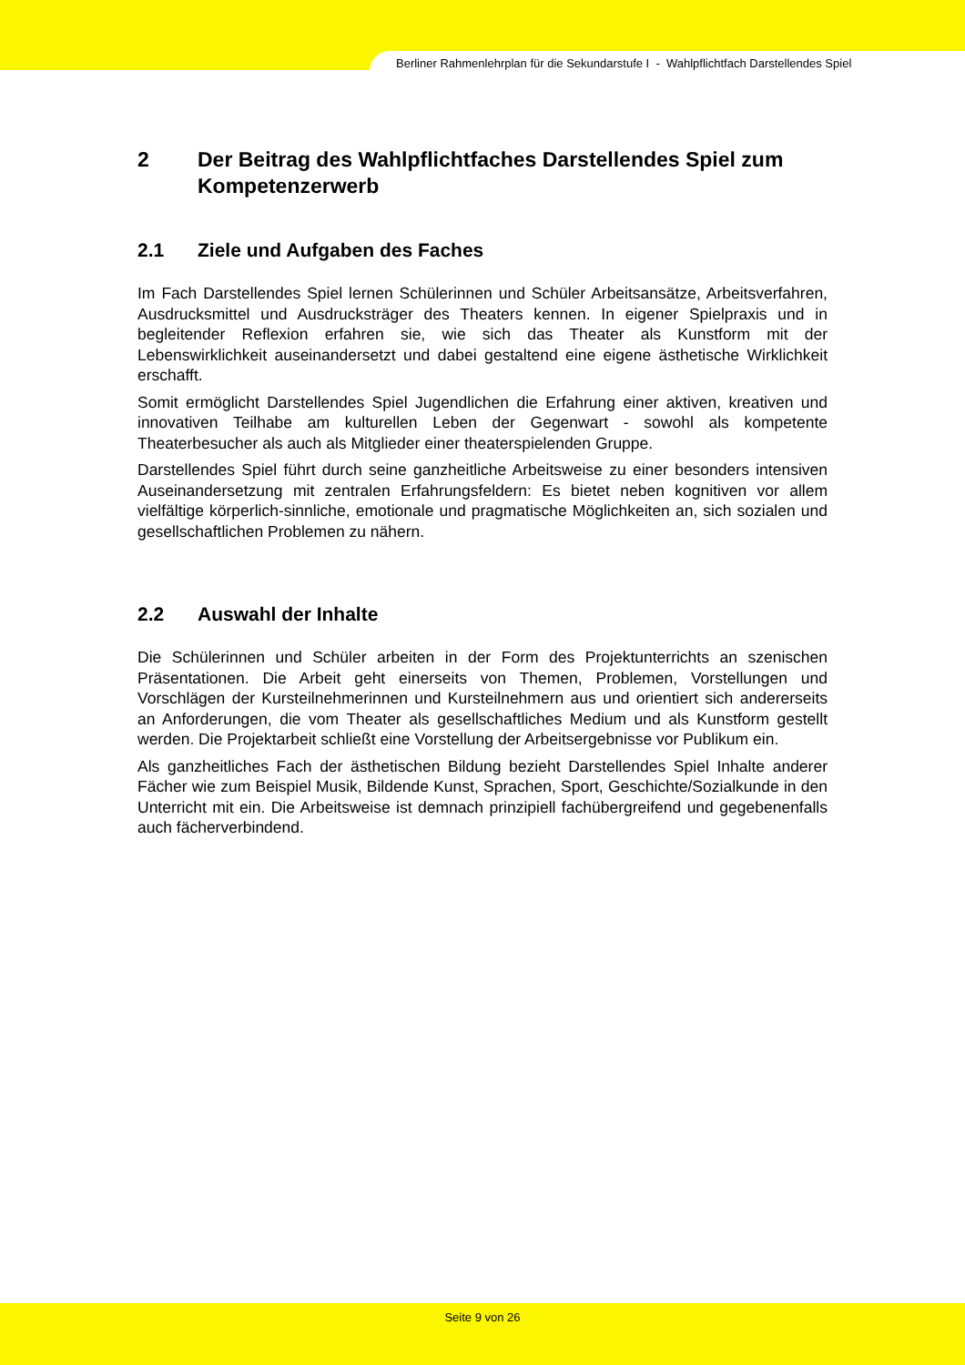Berliner Rahmenlehrplan für die Sekundarstufe I - Wahlpflichtfach Darstellendes Spiel
2 Der Beitrag des Wahlpflichtfaches Darstellendes Spiel zum Kompetenzerwerb
2.1 Ziele und Aufgaben des Faches
Im Fach Darstellendes Spiel lernen Schülerinnen und Schüler Arbeitsansätze, Arbeitsverfahren, Ausdrucksmittel und Ausdrucksträger des Theaters kennen. In eigener Spielpraxis und in begleitender Reflexion erfahren sie, wie sich das Theater als Kunstform mit der Lebenswirklichkeit auseinandersetzt und dabei gestaltend eine eigene ästhetische Wirklichkeit erschafft.
Somit ermöglicht Darstellendes Spiel Jugendlichen die Erfahrung einer aktiven, kreativen und innovativen Teilhabe am kulturellen Leben der Gegenwart - sowohl als kompetente Theaterbesucher als auch als Mitglieder einer theaterspielenden Gruppe.
Darstellendes Spiel führt durch seine ganzheitliche Arbeitsweise zu einer besonders intensiven Auseinandersetzung mit zentralen Erfahrungsfeldern: Es bietet neben kognitiven vor allem vielfältige körperlich-sinnliche, emotionale und pragmatische Möglichkeiten an, sich sozialen und gesellschaftlichen Problemen zu nähern.
2.2 Auswahl der Inhalte
Die Schülerinnen und Schüler arbeiten in der Form des Projektunterrichts an szenischen Präsentationen. Die Arbeit geht einerseits von Themen, Problemen, Vorstellungen und Vorschlägen der Kursteilnehmerinnen und Kursteilnehmern aus und orientiert sich andererseits an Anforderungen, die vom Theater als gesellschaftliches Medium und als Kunstform gestellt werden. Die Projektarbeit schließt eine Vorstellung der Arbeitsergebnisse vor Publikum ein.
Als ganzheitliches Fach der ästhetischen Bildung bezieht Darstellendes Spiel Inhalte anderer Fächer wie zum Beispiel Musik, Bildende Kunst, Sprachen, Sport, Geschichte/Sozialkunde in den Unterricht mit ein. Die Arbeitsweise ist demnach prinzipiell fachübergreifend und gegebenenfalls auch fächerverbindend.
Seite 9 von 26